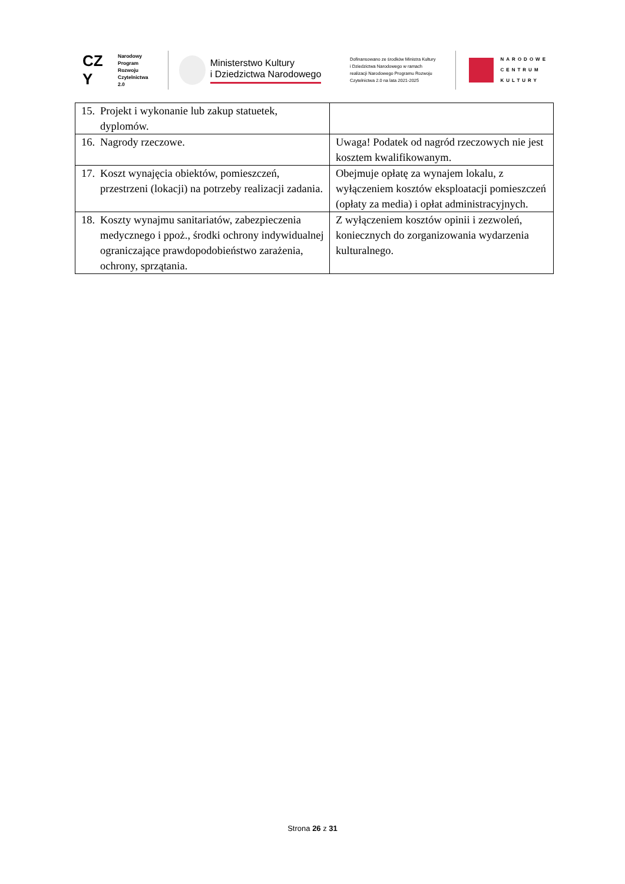CZ
Y
Narodowy
Program
Rozwoju
Czytelnictwa
2.0
Ministerstwo Kultury
i Dziedzictwa Narodowego
Dofinansowano ze środków Ministra Kultury
i Dziedzictwa Narodowego w ramach
realizacji Narodowego Programu Rozwoju
Czytelnictwa 2.0 na lata 2021-2025
NARODOWE
CENTRUM
KULTURY
| 15. Projekt i wykonanie lub zakup statuetek, dyplomów. | |
| 16. Nagrody rzeczowe. | Uwaga! Podatek od nagród rzeczowych nie jest kosztem kwalifikowanym. |
| 17. Koszt wynajęcia obiektów, pomieszczeń, przestrzeni (lokacji) na potrzeby realizacji zadania. | Obejmuje opłatę za wynajem lokalu, z wyłączeniem kosztów eksploatacji pomieszczeń (opłaty za media) i opłat administracyjnych. |
| 18. Koszty wynajmu sanitariatów, zabezpieczenia medycznego i ppoż., środki ochrony indywidualnej ograniczające prawdopodobieństwo zarażenia, ochrony, sprzątania. | Z wyłączeniem kosztów opinii i zezwoleń, koniecznych do zorganizowania wydarzenia kulturalnego. |
Strona 26 z 31